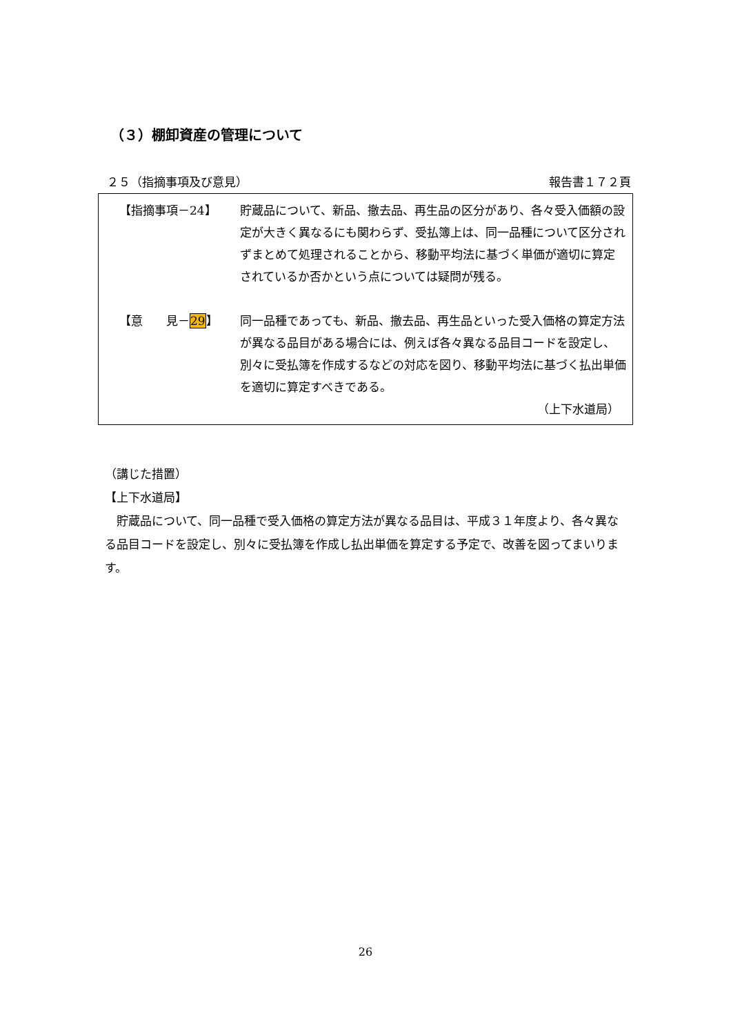（３）棚卸資産の管理について
２５（指摘事項及び意見） 報告書１７２頁
【指摘事項－24】 貯蔵品について、新品、撤去品、再生品の区分があり、各々受入価額の設定が大きく異なるにも関わらず、受払簿上は、同一品種について区分されずまとめて処理されることから、移動平均法に基づく単価が適切に算定されているか否かという点については疑問が残る。
【意　　見－29】 同一品種であっても、新品、撤去品、再生品といった受入価格の算定方法が異なる品目がある場合には、例えば各々異なる品目コードを設定し、別々に受払簿を作成するなどの対応を図り、移動平均法に基づく払出単価を適切に算定すべきである。
（上下水道局）
（講じた措置）
【上下水道局】
　貯蔵品について、同一品種で受入価格の算定方法が異なる品目は、平成３１年度より、各々異なる品目コードを設定し、別々に受払簿を作成し払出単価を算定する予定で、改善を図ってまいります。
26